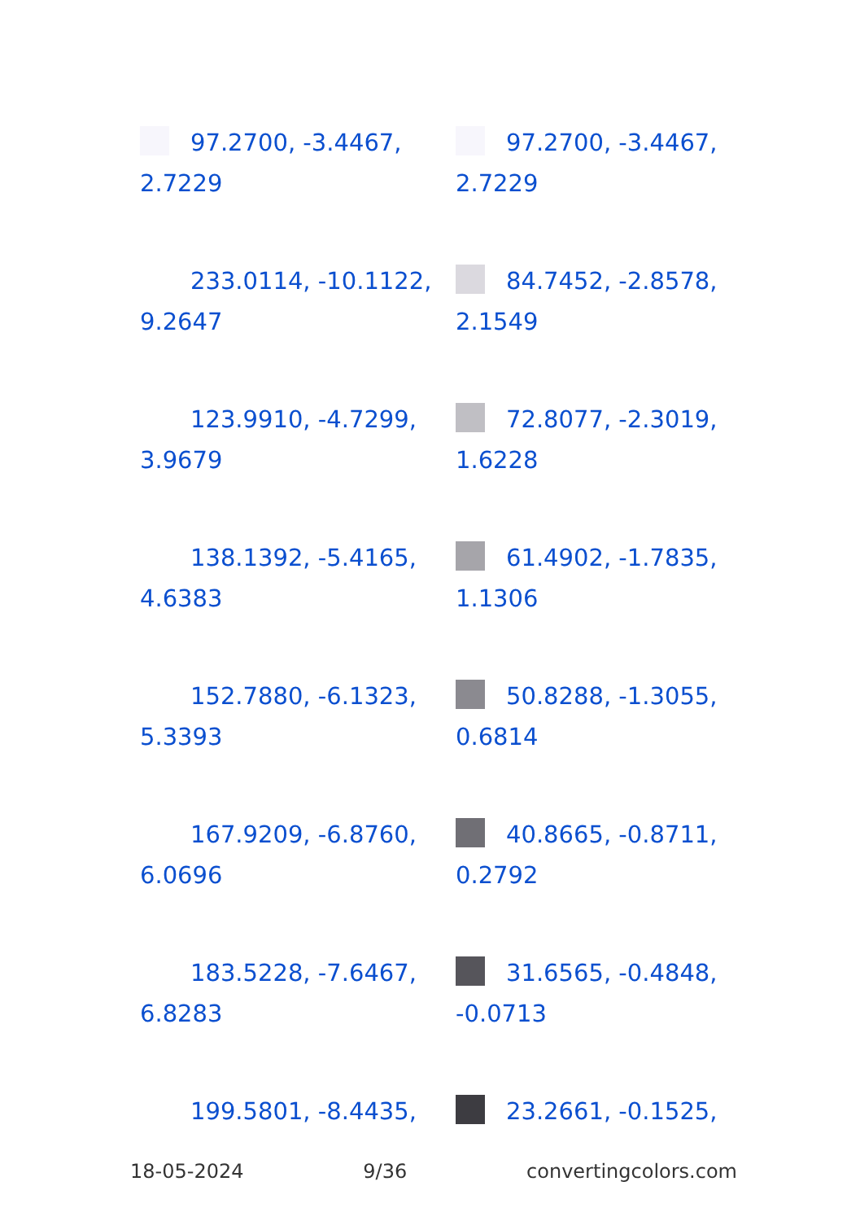97.2700, -3.4467, 2.7229
97.2700, -3.4467, 2.7229
233.0114, -10.1122, 9.2647
84.7452, -2.8578, 2.1549
123.9910, -4.7299, 3.9679
72.8077, -2.3019, 1.6228
138.1392, -5.4165, 4.6383
61.4902, -1.7835, 1.1306
152.7880, -6.1323, 5.3393
50.8288, -1.3055, 0.6814
167.9209, -6.8760, 6.0696
40.8665, -0.8711, 0.2792
183.5228, -7.6467, 6.8283
31.6565, -0.4848, -0.0713
199.5801, -8.4435,
23.2661, -0.1525,
18-05-2024 9/36 convertingcolors.com